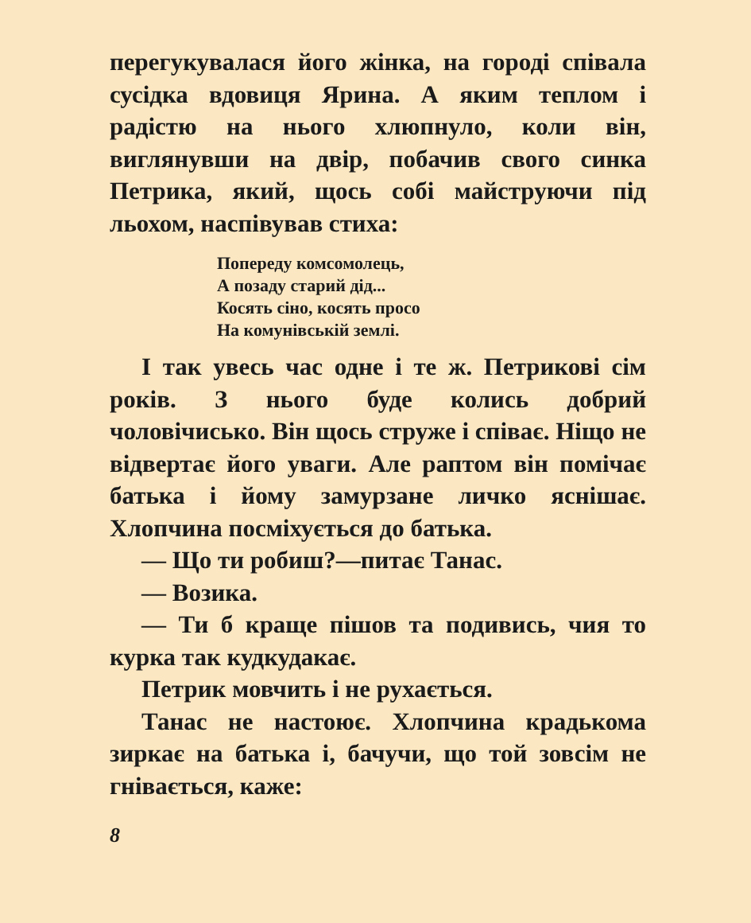перегукувалася його жінка, на городі співала сусідка вдовиця Ярина. А яким теплом і радістю на нього хлюпнуло, коли він, виглянувши на двір, побачив свого синка Петрика, який, щось собі майструючи під льохом, наспівував стиха:
Попереду комсомолець,
А позаду старий дід...
Косять сіно, косять просо
На комунівській землі.
І так увесь час одне і те ж. Петрикові сім років. З нього буде колись добрий чоловічисько. Він щось струже і співає. Ніщо не відвертає його уваги. Але раптом він помічає батька і йому замурзане личко яснішає. Хлопчина посміхується до батька.
— Що ти робиш?—питає Танас.
— Возика.
— Ти б краще пішов та подивись, чия то курка так кудкудакає.
Петрик мовчить і не рухається.
Танас не настоює. Хлопчина крадькома зиркає на батька і, бачучи, що той зовсім не гнівається, каже:
8